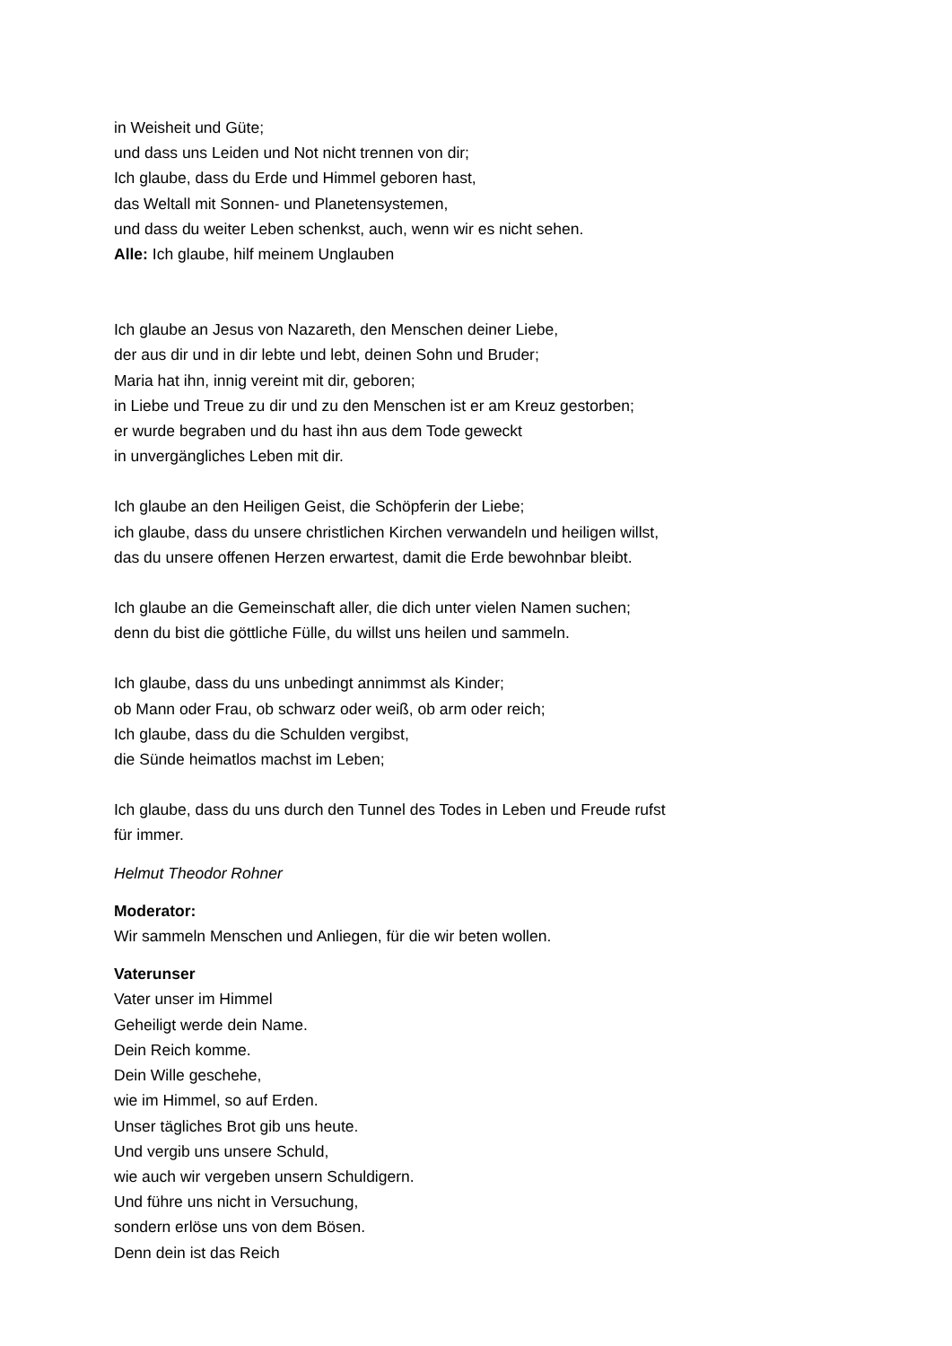in Weisheit und Güte;
und dass uns Leiden und Not nicht trennen von dir;
Ich glaube, dass du Erde und Himmel geboren hast,
das Weltall mit Sonnen- und Planetensystemen,
und dass du weiter Leben schenkst, auch, wenn wir es nicht sehen.
Alle: Ich glaube, hilf meinem Unglauben
Ich glaube an Jesus von Nazareth, den Menschen deiner Liebe,
der aus dir und in dir lebte und lebt, deinen Sohn und Bruder;
Maria hat ihn, innig vereint mit dir, geboren;
in Liebe und Treue zu dir und zu den Menschen ist er am Kreuz gestorben;
er wurde begraben und du hast ihn aus dem Tode geweckt
in unvergängliches Leben mit dir.
Ich glaube an den Heiligen Geist, die Schöpferin der Liebe;
ich glaube, dass du unsere christlichen Kirchen verwandeln und heiligen willst,
das du unsere offenen Herzen erwartest, damit die Erde bewohnbar bleibt.
Ich glaube an die Gemeinschaft aller, die dich unter vielen Namen suchen;
denn du bist die göttliche Fülle, du willst uns heilen und sammeln.
Ich glaube, dass du uns unbedingt annimmst als Kinder;
ob Mann oder Frau, ob schwarz oder weiß, ob arm oder reich;
Ich glaube, dass du die Schulden vergibst,
die Sünde heimatlos machst im Leben;
Ich glaube, dass du uns durch den Tunnel des Todes in Leben und Freude rufst
für immer.
Helmut Theodor Rohner
Moderator:
Wir sammeln Menschen und Anliegen, für die wir beten wollen.
Vaterunser
Vater unser im Himmel
Geheiligt werde dein Name.
Dein Reich komme.
Dein Wille geschehe,
wie im Himmel, so auf Erden.
Unser tägliches Brot gib uns heute.
Und vergib uns unsere Schuld,
wie auch wir vergeben unsern Schuldigern.
Und führe uns nicht in Versuchung,
sondern erlöse uns von dem Bösen.
Denn dein ist das Reich